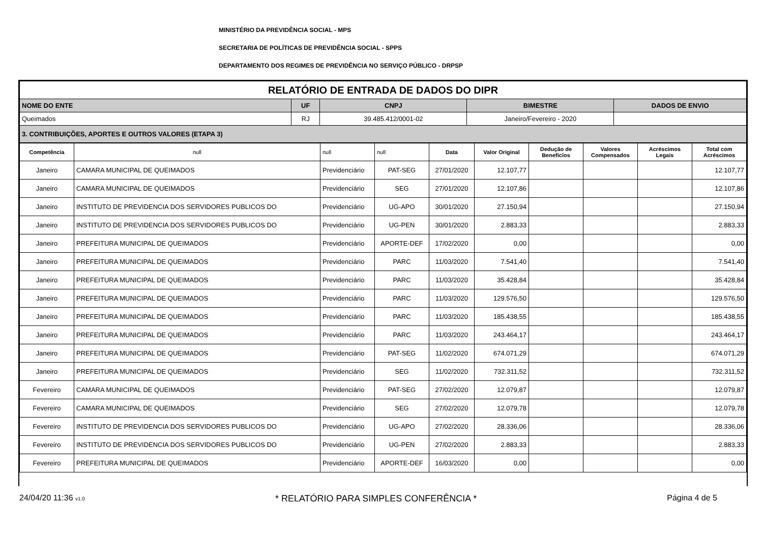MINISTÉRIO DA PREVIDÊNCIA SOCIAL - MPS
SECRETARIA DE POLÍTICAS DE PREVIDÊNCIA SOCIAL - SPPS
DEPARTAMENTO DOS REGIMES DE PREVIDÊNCIA NO SERVIÇO PÚBLICO - DRPSP
| RELATÓRIO DE ENTRADA DE DADOS DO DIPR | | | | |
| NOME DO ENTE | UF | CNPJ | BIMESTRE | DADOS DE ENVIO |
| Queimados | RJ | 39.485.412/0001-02 | Janeiro/Fevereiro - 2020 | |
| 3. CONTRIBUIÇÕES, APORTES E OUTROS VALORES (ETAPA 3) | | | | |
| Competência | null | null | null | Data | Valor Original | Dedução de Benefícios | Valores Compensados | Acréscimos Legais | Total com Acréscimos |
| --- | --- | --- | --- | --- | --- | --- | --- | --- | --- |
| Janeiro | CAMARA MUNICIPAL DE QUEIMADOS | Previdenciário | PAT-SEG | 27/01/2020 | 12.107,77 | | | | 12.107,77 |
| Janeiro | CAMARA MUNICIPAL DE QUEIMADOS | Previdenciário | SEG | 27/01/2020 | 12.107,86 | | | | 12.107,86 |
| Janeiro | INSTITUTO DE PREVIDENCIA DOS SERVIDORES PUBLICOS DO | Previdenciário | UG-APO | 30/01/2020 | 27.150,94 | | | | 27.150,94 |
| Janeiro | INSTITUTO DE PREVIDENCIA DOS SERVIDORES PUBLICOS DO | Previdenciário | UG-PEN | 30/01/2020 | 2.883,33 | | | | 2.883,33 |
| Janeiro | PREFEITURA MUNICIPAL DE QUEIMADOS | Previdenciário | APORTE-DEF | 17/02/2020 | 0,00 | | | | 0,00 |
| Janeiro | PREFEITURA MUNICIPAL DE QUEIMADOS | Previdenciário | PARC | 11/03/2020 | 7.541,40 | | | | 7.541,40 |
| Janeiro | PREFEITURA MUNICIPAL DE QUEIMADOS | Previdenciário | PARC | 11/03/2020 | 35.428,84 | | | | 35.428,84 |
| Janeiro | PREFEITURA MUNICIPAL DE QUEIMADOS | Previdenciário | PARC | 11/03/2020 | 129.576,50 | | | | 129.576,50 |
| Janeiro | PREFEITURA MUNICIPAL DE QUEIMADOS | Previdenciário | PARC | 11/03/2020 | 185.438,55 | | | | 185.438,55 |
| Janeiro | PREFEITURA MUNICIPAL DE QUEIMADOS | Previdenciário | PARC | 11/03/2020 | 243.464,17 | | | | 243.464,17 |
| Janeiro | PREFEITURA MUNICIPAL DE QUEIMADOS | Previdenciário | PAT-SEG | 11/02/2020 | 674.071,29 | | | | 674.071,29 |
| Janeiro | PREFEITURA MUNICIPAL DE QUEIMADOS | Previdenciário | SEG | 11/02/2020 | 732.311,52 | | | | 732.311,52 |
| Fevereiro | CAMARA MUNICIPAL DE QUEIMADOS | Previdenciário | PAT-SEG | 27/02/2020 | 12.079,87 | | | | 12.079,87 |
| Fevereiro | CAMARA MUNICIPAL DE QUEIMADOS | Previdenciário | SEG | 27/02/2020 | 12.079,78 | | | | 12.079,78 |
| Fevereiro | INSTITUTO DE PREVIDENCIA DOS SERVIDORES PUBLICOS DO | Previdenciário | UG-APO | 27/02/2020 | 28.336,06 | | | | 28.336,06 |
| Fevereiro | INSTITUTO DE PREVIDENCIA DOS SERVIDORES PUBLICOS DO | Previdenciário | UG-PEN | 27/02/2020 | 2.883,33 | | | | 2.883,33 |
| Fevereiro | PREFEITURA MUNICIPAL DE QUEIMADOS | Previdenciário | APORTE-DEF | 16/03/2020 | 0,00 | | | | 0,00 |
24/04/20 11:36 v1.0 * RELATÓRIO PARA SIMPLES CONFERÊNCIA * Página 4 de 5